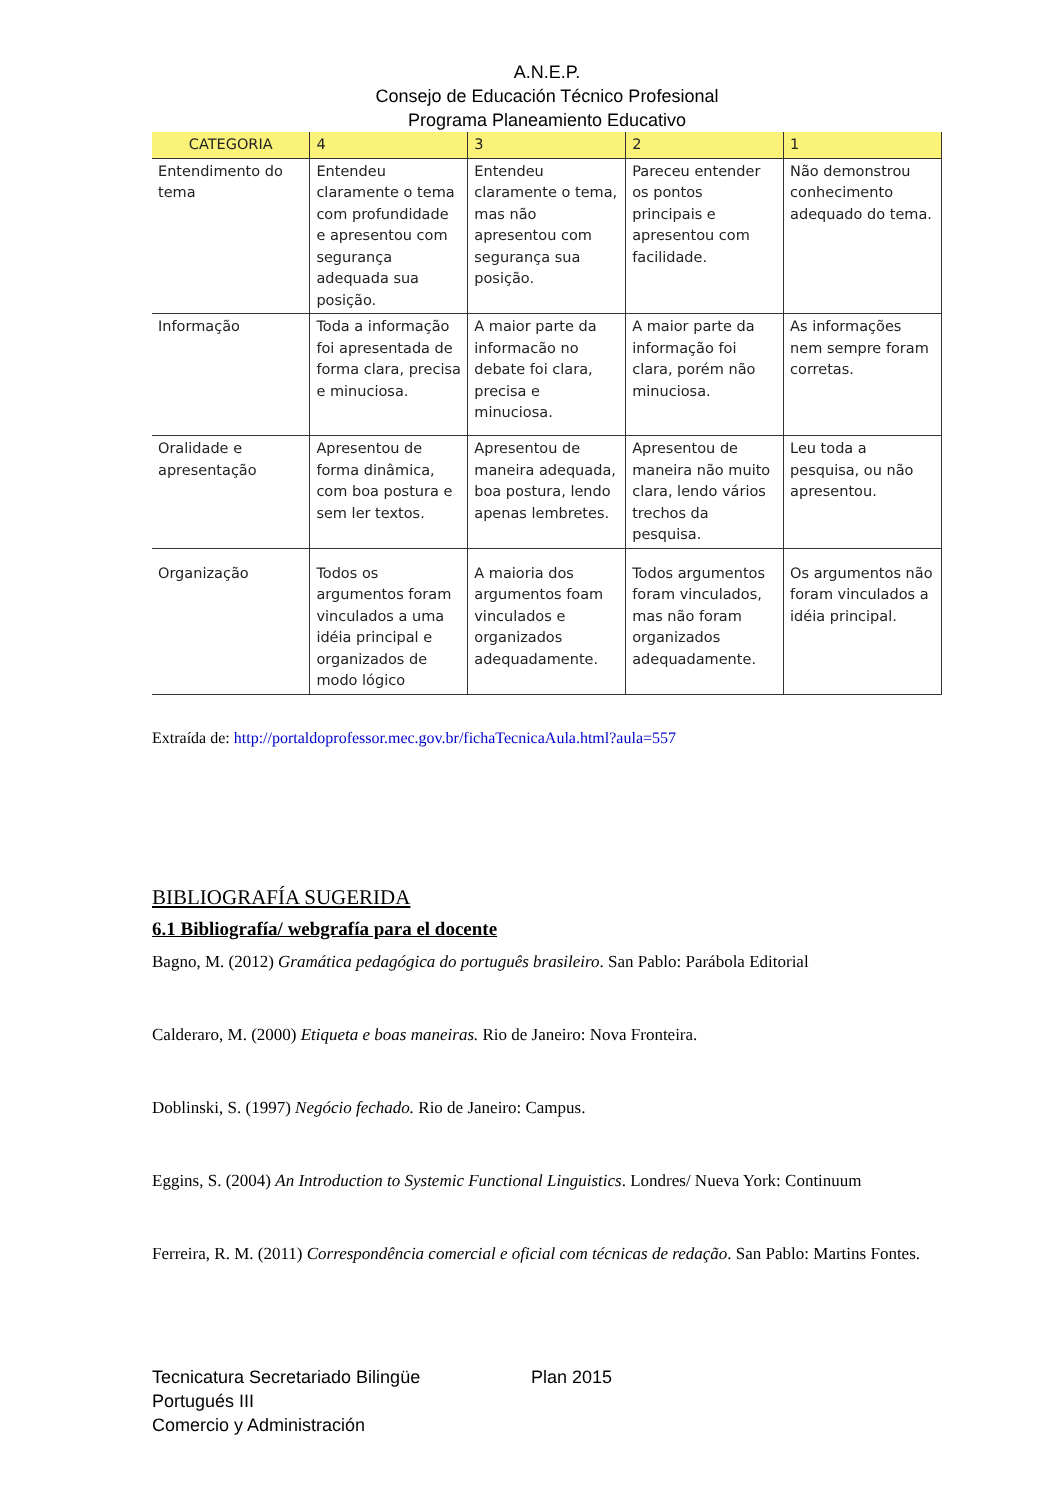A.N.E.P.
Consejo de Educación Técnico Profesional
Programa Planeamiento Educativo
| CATEGORIA | 4 | 3 | 2 | 1 |
| --- | --- | --- | --- | --- |
| Entendimento do tema | Entendeu claramente o tema com profundidade e apresentou com segurança adequada sua posição. | Entendeu claramente o tema, mas não apresentou com segurança sua posição. | Pareceu entender os pontos principais e apresentou com facilidade. | Não demonstrou conhecimento adequado do tema. |
| Informação | Toda a informação foi apresentada de forma clara, precisa e minuciosa. | A maior parte da informacão no debate foi clara, precisa e minuciosa. | A maior parte da informação foi clara, porém não minuciosa. | As informações nem sempre foram corretas. |
| Oralidade e apresentação | Apresentou de forma dinâmica, com boa postura e sem ler textos. | Apresentou de maneira adequada, boa postura, lendo apenas lembretes. | Apresentou de maneira não muito clara, lendo vários trechos da pesquisa. | Leu toda a pesquisa, ou não apresentou. |
| Organização | Todos os argumentos foram vinculados a uma idéia principal e organizados de modo lógico | A maioria dos argumentos foam vinculados e organizados adequadamente. | Todos argumentos foram vinculados, mas não foram organizados adequadamente. | Os argumentos não foram vinculados a idéia principal. |
Extraída de: http://portaldoprofessor.mec.gov.br/fichaTecnicaAula.html?aula=557
BIBLIOGRAFÍA SUGERIDA
6.1 Bibliografía/ webgrafía para el docente
Bagno, M. (2012) Gramática pedagógica do português brasileiro. San Pablo: Parábola Editorial
Calderaro, M. (2000) Etiqueta e boas maneiras. Rio de Janeiro: Nova Fronteira.
Doblinski, S. (1997) Negócio fechado. Rio de Janeiro: Campus.
Eggins, S. (2004) An Introduction to Systemic Functional Linguistics. Londres/ Nueva York: Continuum
Ferreira, R. M. (2011) Correspondência comercial e oficial com técnicas de redação. San Pablo: Martins Fontes.
Tecnicatura Secretariado Bilingüe Plan 2015
Portugués III
Comercio y Administración